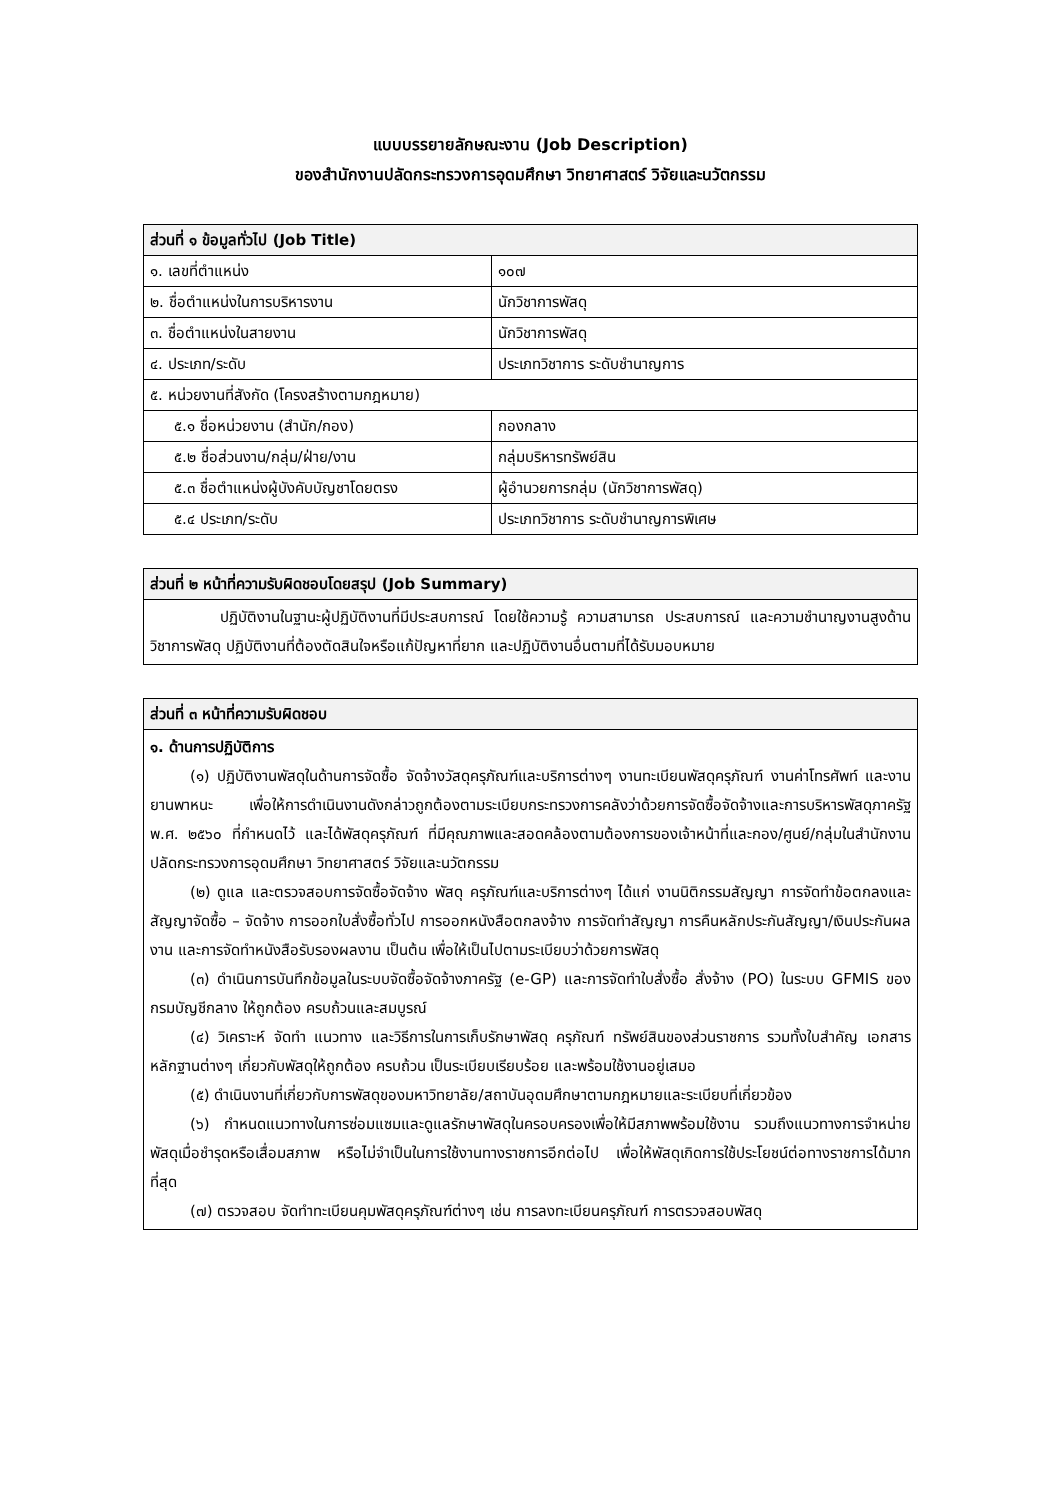แบบบรรยายลักษณะงาน (Job Description)
ของสำนักงานปลัดกระทรวงการอุดมศึกษา วิทยาศาสตร์ วิจัยและนวัตกรรม
| ส่วนที่ ๑ ข้อมูลทั่วไป (Job Title) | |
| --- | --- |
| ๑. เลขที่ตำแหน่ง | ๑๐๗ |
| ๒. ชื่อตำแหน่งในการบริหารงาน | นักวิชาการพัสดุ |
| ๓. ชื่อตำแหน่งในสายงาน | นักวิชาการพัสดุ |
| ๔. ประเภท/ระดับ | ประเภทวิชาการ ระดับชำนาญการ |
| ๕. หน่วยงานที่สังกัด (โครงสร้างตามกฎหมาย) | |
| ๕.๑ ชื่อหน่วยงาน (สำนัก/กอง) | กองกลาง |
| ๕.๒ ชื่อส่วนงาน/กลุ่ม/ฝ่าย/งาน | กลุ่มบริหารทรัพย์สิน |
| ๕.๓ ชื่อตำแหน่งผู้บังคับบัญชาโดยตรง | ผู้อำนวยการกลุ่ม (นักวิชาการพัสดุ) |
| ๕.๔ ประเภท/ระดับ | ประเภทวิชาการ ระดับชำนาญการพิเศษ |
| ส่วนที่ ๒ หน้าที่ความรับผิดชอบโดยสรุป (Job Summary) |
| --- |
| ปฏิบัติงานในฐานะผู้ปฏิบัติงานที่มีประสบการณ์ โดยใช้ความรู้ ความสามารถ ประสบการณ์ และความชำนาญงานสูงด้านวิชาการพัสดุ ปฏิบัติงานที่ต้องตัดสินใจหรือแก้ปัญหาที่ยาก และปฏิบัติงานอื่นตามที่ได้รับมอบหมาย |
| ส่วนที่ ๓ หน้าที่ความรับผิดชอบ |
| --- |
| ๑. ด้านการปฏิบัติการ (๑) ปฏิบัติงานพัสดุในด้านการจัดซื้อ จัดจ้างวัสดุครุภัณฑ์และบริการต่างๆ งานทะเบียนพัสดุครุภัณฑ์ งานค่าโทรศัพท์ และงานยานพาหนะ เพื่อให้การดำเนินงานดังกล่าวถูกต้องตามระเบียบกระทรวงการคลังว่าด้วยการจัดซื้อจัดจ้างและการบริหารพัสดุภาครัฐ พ.ศ. ๒๕๖๐ ที่กำหนดไว้ และได้พัสดุครุภัณฑ์ ที่มีคุณภาพและสอดคล้องตามต้องการของเจ้าหน้าที่และกอง/ศูนย์/กลุ่มในสำนักงานปลัดกระทรวงการอุดมศึกษา วิทยาศาสตร์ วิจัยและนวัตกรรม (๒) ดูแล และตรวจสอบการจัดซื้อจัดจ้าง พัสดุ ครุภัณฑ์และบริการต่างๆ ได้แก่ งานนิติกรรมสัญญา การจัดทำข้อตกลงและสัญญาจัดซื้อ – จัดจ้าง การออกใบสั่งซื้อทั่วไป การออกหนังสือตกลงจ้าง การจัดทำสัญญา การคืนหลักประกันสัญญา/เงินประกันผลงาน และการจัดทำหนังสือรับรองผลงาน เป็นต้น เพื่อให้เป็นไปตามระเบียบว่าด้วยการพัสดุ (๓) ดำเนินการบันทึกข้อมูลในระบบจัดซื้อจัดจ้างภาครัฐ (e-GP) และการจัดทำใบสั่งซื้อ สั่งจ้าง (PO) ในระบบ GFMIS ของกรมบัญชีกลาง ให้ถูกต้อง ครบถ้วนและสมบูรณ์ (๔) วิเคราะห์ จัดทำ แนวทาง และวิธีการในการเก็บรักษาพัสดุ ครุภัณฑ์ ทรัพย์สินของส่วนราชการ รวมทั้งใบสำคัญ เอกสาร หลักฐานต่างๆ เกี่ยวกับพัสดุให้ถูกต้อง ครบถ้วน เป็นระเบียบเรียบร้อย และพร้อมใช้งานอยู่เสมอ (๕) ดำเนินงานที่เกี่ยวกับการพัสดุของมหาวิทยาลัย/สถาบันอุดมศึกษาตามกฎหมายและระเบียบที่เกี่ยวข้อง (๖) กำหนดแนวทางในการซ่อมแซมและดูแลรักษาพัสดุในครอบครองเพื่อให้มีสภาพพร้อมใช้งาน รวมถึงแนวทางการจำหน่ายพัสดุเมื่อชำรุดหรือเสื่อมสภาพ หรือไม่จำเป็นในการใช้งานทางราชการอีกต่อไป เพื่อให้พัสดุเกิดการใช้ประโยชน์ต่อทางราชการได้มากที่สุด (๗) ตรวจสอบ จัดทำทะเบียนคุมพัสดุครุภัณฑ์ต่างๆ เช่น การลงทะเบียนครุภัณฑ์ การตรวจสอบพัสดุ |